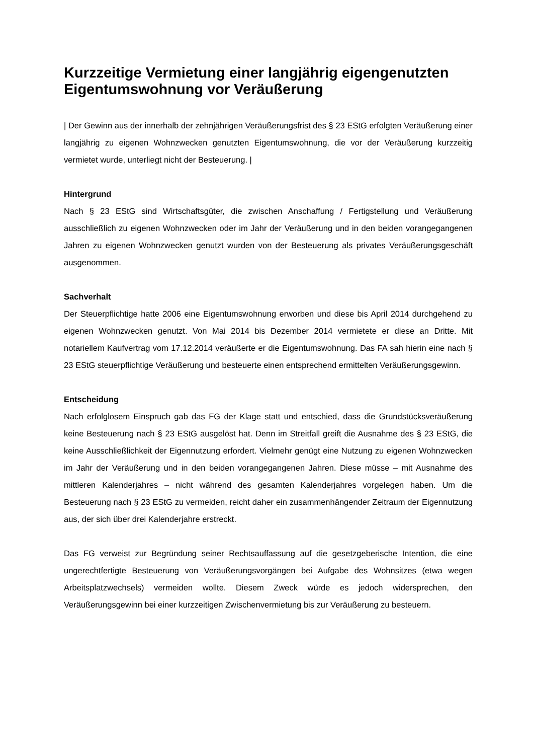Kurzzeitige Vermietung einer langjährig eigengenutzten Eigentumswohnung vor Veräußerung
| Der Gewinn aus der innerhalb der zehnjährigen Veräußerungsfrist des § 23 EStG erfolgten Veräußerung einer langjährig zu eigenen Wohnzwecken genutzten Eigentumswohnung, die vor der Veräußerung kurzzeitig vermietet wurde, unterliegt nicht der Besteuerung. |
Hintergrund
Nach § 23 EStG sind Wirtschaftsgüter, die zwischen Anschaffung / Fertigstellung und Veräußerung ausschließlich zu eigenen Wohnzwecken oder im Jahr der Veräußerung und in den beiden vorangegangenen Jahren zu eigenen Wohnzwecken genutzt wurden von der Besteuerung als privates Veräußerungsgeschäft ausgenommen.
Sachverhalt
Der Steuerpflichtige hatte 2006 eine Eigentumswohnung erworben und diese bis April 2014 durchgehend zu eigenen Wohnzwecken genutzt. Von Mai 2014 bis Dezember 2014 vermietete er diese an Dritte. Mit notariellem Kaufvertrag vom 17.12.2014 veräußerte er die Eigentumswohnung. Das FA sah hierin eine nach § 23 EStG steuerpflichtige Veräußerung und besteuerte einen entsprechend ermittelten Veräußerungsgewinn.
Entscheidung
Nach erfolglosem Einspruch gab das FG der Klage statt und entschied, dass die Grundstücksveräußerung keine Besteuerung nach § 23 EStG ausgelöst hat. Denn im Streitfall greift die Ausnahme des § 23 EStG, die keine Ausschließlichkeit der Eigennutzung erfordert. Vielmehr genügt eine Nutzung zu eigenen Wohnzwecken im Jahr der Veräußerung und in den beiden vorangegangenen Jahren. Diese müsse – mit Ausnahme des mittleren Kalenderjahres – nicht während des gesamten Kalenderjahres vorgelegen haben. Um die Besteuerung nach § 23 EStG zu vermeiden, reicht daher ein zusammenhängender Zeitraum der Eigennutzung aus, der sich über drei Kalenderjahre erstreckt.
Das FG verweist zur Begründung seiner Rechtsauffassung auf die gesetzgeberische Intention, die eine ungerechtfertigte Besteuerung von Veräußerungsvorgängen bei Aufgabe des Wohnsitzes (etwa wegen Arbeitsplatzwechsels) vermeiden wollte. Diesem Zweck würde es jedoch widersprechen, den Veräußerungsgewinn bei einer kurzzeitigen Zwischenvermietung bis zur Veräußerung zu besteuern.